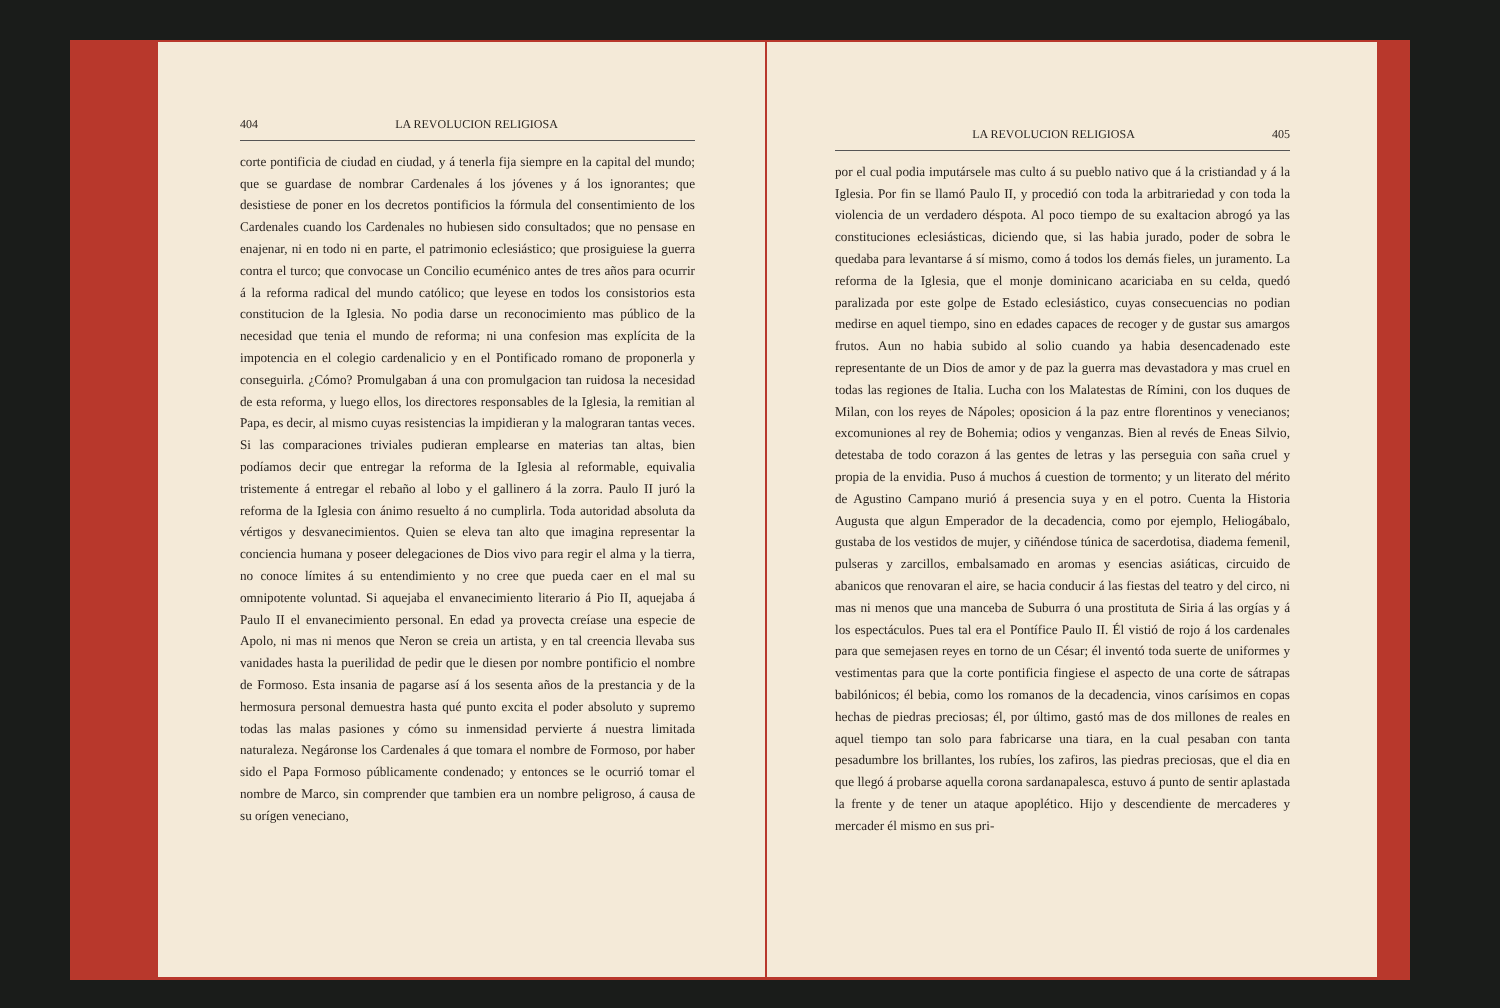404 LA REVOLUCION RELIGIOSA
corte pontificia de ciudad en ciudad, y á tenerla fija siempre en la capital del mundo; que se guardase de nombrar Cardenales á los jóvenes y á los ignorantes; que desistiese de poner en los decretos pontificios la fórmula del consentimiento de los Cardenales cuando los Cardenales no hubiesen sido consultados; que no pensase en enajenar, ni en todo ni en parte, el patrimonio eclesiástico; que prosiguiese la guerra contra el turco; que convocase un Concilio ecuménico antes de tres años para ocurrir á la reforma radical del mundo católico; que leyese en todos los consistorios esta constitucion de la Iglesia. No podia darse un reconocimiento mas público de la necesidad que tenia el mundo de reforma; ni una confesion mas explícita de la impotencia en el colegio cardenalicio y en el Pontificado romano de proponerla y conseguirla. ¿Cómo? Promulgaban á una con promulgacion tan ruidosa la necesidad de esta reforma, y luego ellos, los directores responsables de la Iglesia, la remitian al Papa, es decir, al mismo cuyas resistencias la impidieran y la malograran tantas veces. Si las comparaciones triviales pudieran emplearse en materias tan altas, bien podíamos decir que entregar la reforma de la Iglesia al reformable, equivalia tristemente á entregar el rebaño al lobo y el gallinero á la zorra. Paulo II juró la reforma de la Iglesia con ánimo resuelto á no cumplirla. Toda autoridad absoluta da vértigos y desvanecimientos. Quien se eleva tan alto que imagina representar la conciencia humana y poseer delegaciones de Dios vivo para regir el alma y la tierra, no conoce límites á su entendimiento y no cree que pueda caer en el mal su omnipotente voluntad. Si aquejaba el envanecimiento literario á Pio II, aquejaba á Paulo II el envanecimiento personal. En edad ya provecta creíase una especie de Apolo, ni mas ni menos que Neron se creia un artista, y en tal creencia llevaba sus vanidades hasta la puerilidad de pedir que le diesen por nombre pontificio el nombre de Formoso. Esta insania de pagarse así á los sesenta años de la prestancia y de la hermosura personal demuestra hasta qué punto excita el poder absoluto y supremo todas las malas pasiones y cómo su inmensidad pervierte á nuestra limitada naturaleza. Negáronse los Cardenales á que tomara el nombre de Formoso, por haber sido el Papa Formoso públicamente condenado; y entonces se le ocurrió tomar el nombre de Marco, sin comprender que tambien era un nombre peligroso, á causa de su orígen veneciano,
LA REVOLUCION RELIGIOSA 405
por el cual podia imputársele mas culto á su pueblo nativo que á la cristiandad y á la Iglesia. Por fin se llamó Paulo II, y procedió con toda la arbitrariedad y con toda la violencia de un verdadero déspota. Al poco tiempo de su exaltacion abrogó ya las constituciones eclesiásticas, diciendo que, si las habia jurado, poder de sobra le quedaba para levantarse á sí mismo, como á todos los demás fieles, un juramento. La reforma de la Iglesia, que el monje dominicano acariciaba en su celda, quedó paralizada por este golpe de Estado eclesiástico, cuyas consecuencias no podian medirse en aquel tiempo, sino en edades capaces de recoger y de gustar sus amargos frutos. Aun no habia subido al solio cuando ya habia desencadenado este representante de un Dios de amor y de paz la guerra mas devastadora y mas cruel en todas las regiones de Italia. Lucha con los Malatestas de Rímini, con los duques de Milan, con los reyes de Nápoles; oposicion á la paz entre florentinos y venecianos; excomuniones al rey de Bohemia; odios y venganzas. Bien al revés de Eneas Silvio, detestaba de todo corazon á las gentes de letras y las perseguia con saña cruel y propia de la envidia. Puso á muchos á cuestion de tormento; y un literato del mérito de Agustino Campano murió á presencia suya y en el potro. Cuenta la Historia Augusta que algun Emperador de la decadencia, como por ejemplo, Heliogábalo, gustaba de los vestidos de mujer, y ciñéndose túnica de sacerdotisa, diadema femenil, pulseras y zarcillos, embalsamado en aromas y esencias asiáticas, circuido de abanicos que renovaran el aire, se hacia conducir á las fiestas del teatro y del circo, ni mas ni menos que una manceba de Suburra ó una prostituta de Siria á las orgías y á los espectáculos. Pues tal era el Pontífice Paulo II. Él vistió de rojo á los cardenales para que semejasen reyes en torno de un César; él inventó toda suerte de uniformes y vestimentas para que la corte pontificia fingiese el aspecto de una corte de sátrapas babilónicos; él bebia, como los romanos de la decadencia, vinos carísimos en copas hechas de piedras preciosas; él, por último, gastó mas de dos millones de reales en aquel tiempo tan solo para fabricarse una tiara, en la cual pesaban con tanta pesadumbre los brillantes, los rubíes, los zafiros, las piedras preciosas, que el dia en que llegó á probarse aquella corona sardanapalesca, estuvo á punto de sentir aplastada la frente y de tener un ataque apoplético. Hijo y descendiente de mercaderes y mercader él mismo en sus pri-